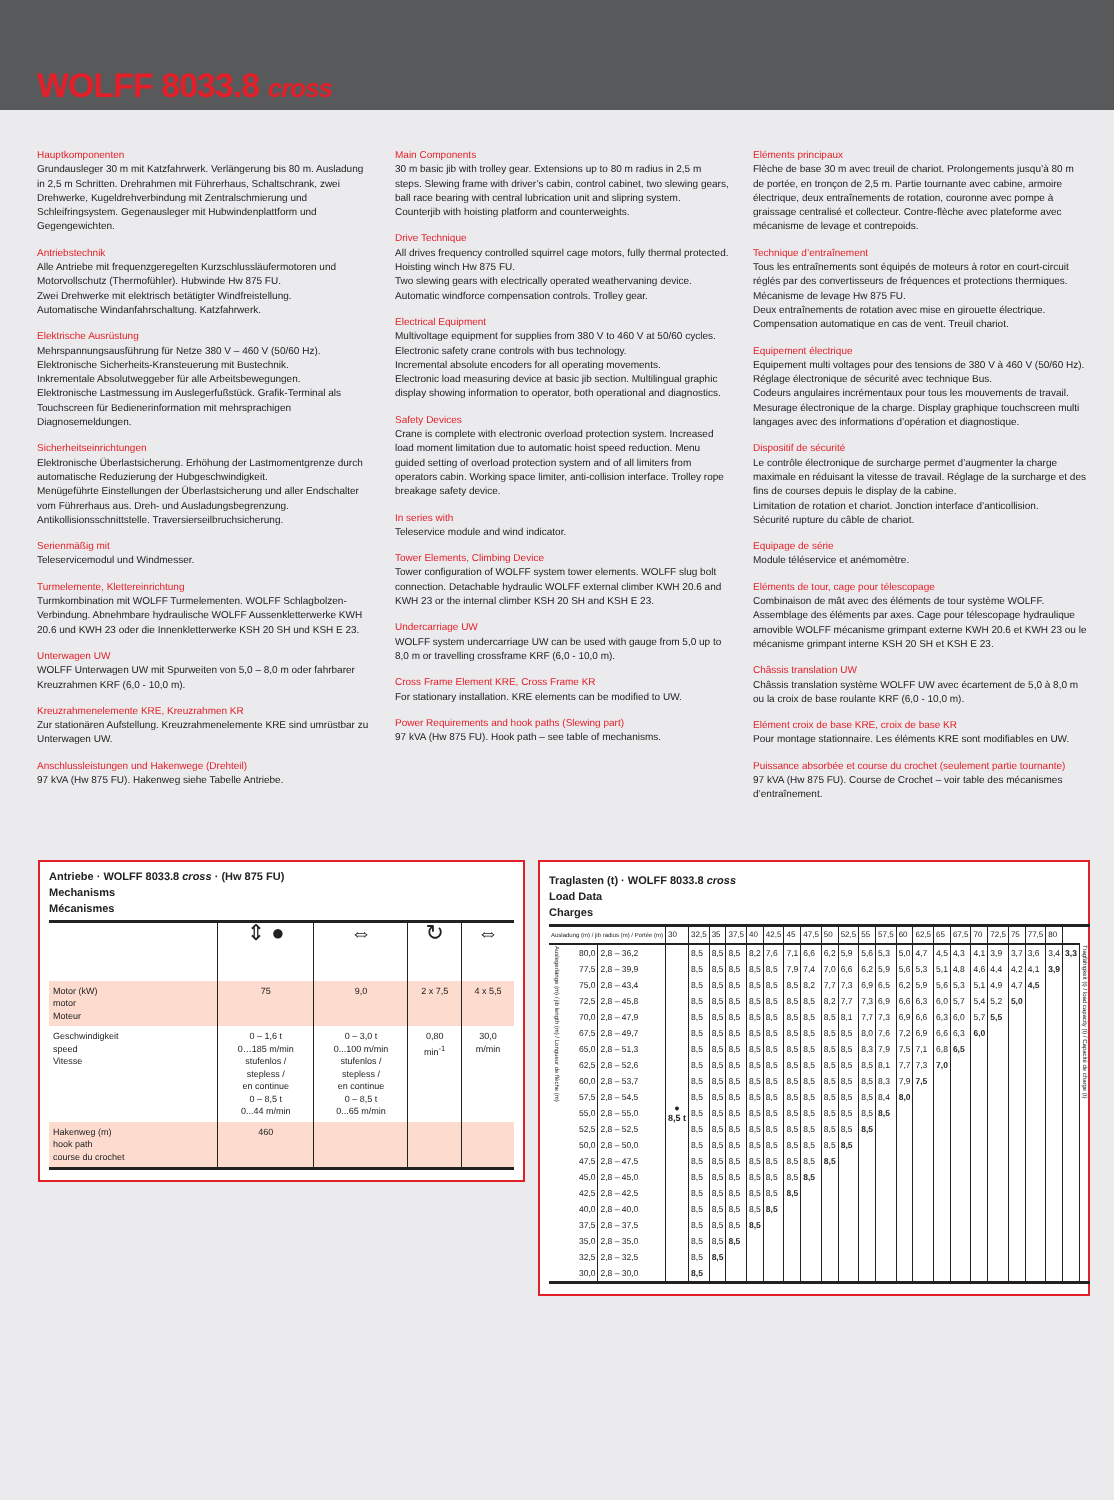WOLFF 8033.8 cross
Hauptkomponenten
Grundausleger 30 m mit Katzfahrwerk. Verlängerung bis 80 m. Ausladung in 2,5 m Schritten. Drehrahmen mit Führerhaus, Schaltschrank, zwei Drehwerke, Kugeldrehverbindung mit Zentralschmierung und Schleifringsystem. Gegenausleger mit Hubwindenplattform und Gegengewichten.
Antriebstechnik
Alle Antriebe mit frequenzgeregelten Kurzschlussläufermotoren und Motorvollschutz (Thermofühler). Hubwinde Hw 875 FU.
Zwei Drehwerke mit elektrisch betätigter Windfreistellung.
Automatische Windanfahrschaltung. Katzfahrwerk.
Elektrische Ausrüstung
Mehrspannungsausführung für Netze 380 V – 460 V (50/60 Hz).
Elektronische Sicherheits-Kransteuerung mit Bustechnik.
Inkrementale Absolutweggeber für alle Arbeitsbewegungen.
Elektronische Lastmessung im Auslegerfußstück. Grafik-Terminal als Touchscreen für Bedienerinformation mit mehrsprachigen Diagnosemeldungen.
Sicherheitseinrichtungen
Elektronische Überlastsicherung. Erhöhung der Lastmomentgrenze durch automatische Reduzierung der Hubgeschwindigkeit.
Menügeführte Einstellungen der Überlastsicherung und aller Endschalter vom Führerhaus aus. Dreh- und Ausladungsbegrenzung. Antikollisionsschnittstelle. Traversierseilbruchsicherung.
Serienmäßig mit
Teleservicemodul und Windmesser.
Turmelemente, Klettereinrichtung
Turmkombination mit WOLFF Turmelementen. WOLFF Schlagbolzen-Verbindung. Abnehmbare hydraulische WOLFF Aussenkletterwerke KWH 20.6 und KWH 23 oder die Innenkletterwerke KSH 20 SH und KSH E 23.
Unterwagen UW
WOLFF Unterwagen UW mit Spurweiten von 5,0 – 8,0 m oder fahrbarer Kreuzrahmen KRF (6,0 - 10,0 m).
Kreuzrahmenelemente KRE, Kreuzrahmen KR
Zur stationären Aufstellung. Kreuzrahmenelemente KRE sind umrüstbar zu Unterwagen UW.
Anschlussleistungen und Hakenwege (Drehteil)
97 kVA (Hw 875 FU). Hakenweg siehe Tabelle Antriebe.
Main Components
30 m basic jib with trolley gear. Extensions up to 80 m radius in 2,5 m steps. Slewing frame with driver’s cabin, control cabinet, two slewing gears, ball race bearing with central lubrication unit and slipring system. Counterjib with hoisting platform and counterweights.
Drive Technique
All drives frequency controlled squirrel cage motors, fully thermal protected. Hoisting winch Hw 875 FU.
Two slewing gears with electrically operated weathervaning device.
Automatic windforce compensation controls. Trolley gear.
Electrical Equipment
Multivoltage equipment for supplies from 380 V to 460 V at 50/60 cycles. Electronic safety crane controls with bus technology.
Incremental absolute encoders for all operating movements.
Electronic load measuring device at basic jib section. Multilingual graphic display showing information to operator, both operational and diagnostics.
Safety Devices
Crane is complete with electronic overload protection system. Increased load moment limitation due to automatic hoist speed reduction. Menu guided setting of overload protection system and of all limiters from operators cabin. Working space limiter, anti-collision interface. Trolley rope breakage safety device.
In series with
Teleservice module and wind indicator.
Tower Elements, Climbing Device
Tower configuration of WOLFF system tower elements. WOLFF slug bolt connection. Detachable hydraulic WOLFF external climber KWH 20.6 and KWH 23 or the internal climber KSH 20 SH and KSH E 23.
Undercarriage UW
WOLFF system undercarriage UW can be used with gauge from 5,0 up to 8,0 m or travelling crossframe KRF (6,0 - 10,0 m).
Cross Frame Element KRE, Cross Frame KR
For stationary installation. KRE elements can be modified to UW.
Power Requirements and hook paths (Slewing part)
97 kVA (Hw 875 FU). Hook path – see table of mechanisms.
Eléments principaux
Flèche de base 30 m avec treuil de chariot. Prolongements jusqu’à 80 m de portée, en tronçon de 2,5 m. Partie tournante avec cabine, armoire électrique, deux entraînements de rotation, couronne avec pompe à graissage centralisé et collecteur. Contre-flèche avec plateforme avec mécanisme de levage et contrepoids.
Technique d’entraînement
Tous les entraînements sont équipés de moteurs à rotor en court-circuit réglés par des convertisseurs de fréquences et protections thermiques. Mécanisme de levage Hw 875 FU.
Deux entraînements de rotation avec mise en girouette électrique.
Compensation automatique en cas de vent. Treuil chariot.
Equipement électrique
Equipement multi voltages pour des tensions de 380 V à 460 V (50/60 Hz).
Réglage électronique de sécurité avec technique Bus.
Codeurs angulaires incrémentaux pour tous les mouvements de travail.
Mesurage électronique de la charge. Display graphique touchscreen multi langages avec des informations d’opération et diagnostique.
Dispositif de sécurité
Le contrôle électronique de surcharge permet d’augmenter la charge maximale en réduisant la vitesse de travail. Réglage de la surcharge et des fins de courses depuis le display de la cabine.
Limitation de rotation et chariot. Jonction interface d’anticollision.
Sécurité rupture du câble de chariot.
Equipage de série
Module téléservice et anémomètre.
Eléments de tour, cage pour télescopage
Combinaison de mât avec des éléments de tour système WOLFF. Assemblage des éléments par axes. Cage pour télescopage hydraulique amovible WOLFF mécanisme grimpant externe KWH 20.6 et KWH 23 ou le mécanisme grimpant interne KSH 20 SH et KSH E 23.
Châssis translation UW
Châssis translation système WOLFF UW avec écartement de 5,0 à 8,0 m ou la croix de base roulante KRF (6,0 - 10,0 m).
Elément croix de base KRE, croix de base KR
Pour montage stationnaire. Les éléments KRE sont modifiables en UW.
Puissance absorbée et course du crochet (seulement partie tournante)
97 kVA (Hw 875 FU). Course de Crochet – voir table des mécanismes d’entraînement.
Antriebe · WOLFF 8033.8 cross · (Hw 875 FU)
Mechanisms
Mécanismes
| | ⇕ ● | ⇔ | ↻ | ⇔ |
| Motor (kW) motor Moteur | 75 | 9,0 | 2 x 7,5 | 4 x 5,5 |
| Geschwindigkeit speed Vitesse | 0 – 1,6 t 0…185 m/min stufenlos / stepless / en continue 0 – 8,5 t 0...44 m/min | 0 – 3,0 t 0...100 m/min stufenlos / stepless / en continue 0 – 8,5 t 0...65 m/min | 0,80 min<sup>-1</sup> | 30,0 m/min |
| Hakenweg (m) hook path course du crochet | 460 | | | |
Traglasten (t) · WOLFF 8033.8 cross
Load Data
Charges
| Ausladung (m) / jib radius (m) / Portée (m) | | | 30 | 32,5 | 35 | 37,5 | 40 | 42,5 | 45 | 47,5 | 50 | 52,5 | 55 | 57,5 | 60 | 62,5 | 65 | 67,5 | 70 | 72,5 | 75 | 77,5 | 80 | | |
| --- | --- | --- | --- | --- | --- | --- | --- | --- | --- | --- | --- | --- | --- | --- | --- | --- | --- | --- | --- | --- | --- | --- | --- | --- | --- |
| Auslegerlänge (m) / jib length (m) / Longueur de flèche (m) | 80,0 | 2,8 – 36,2 | ● 8,5 t | 8,5 | 8,5 | 8,5 | 8,2 | 7,6 | 7,1 | 6,6 | 6,2 | 5,9 | 5,6 | 5,3 | 5,0 | 4,7 | 4,5 | 4,3 | 4,1 | 3,9 | 3,7 | 3,6 | 3,4 | 3,3 | Tragfähigkeit (t) / load capacity (t) / Capacité de charge (t) |
| | 77,5 | 2,8 – 39,9 | | 8,5 | 8,5 | 8,5 | 8,5 | 8,5 | 7,9 | 7,4 | 7,0 | 6,6 | 6,2 | 5,9 | 5,6 | 5,3 | 5,1 | 4,8 | 4,6 | 4,4 | 4,2 | 4,1 | 3,9 | | |
| | 75,0 | 2,8 – 43,4 | | 8,5 | 8,5 | 8,5 | 8,5 | 8,5 | 8,5 | 8,2 | 7,7 | 7,3 | 6,9 | 6,5 | 6,2 | 5,9 | 5,6 | 5,3 | 5,1 | 4,9 | 4,7 | 4,5 | | | |
| | 72,5 | 2,8 – 45,8 | | 8,5 | 8,5 | 8,5 | 8,5 | 8,5 | 8,5 | 8,5 | 8,2 | 7,7 | 7,3 | 6,9 | 6,6 | 6,3 | 6,0 | 5,7 | 5,4 | 5,2 | 5,0 | | | | |
| | 70,0 | 2,8 – 47,9 | | 8,5 | 8,5 | 8,5 | 8,5 | 8,5 | 8,5 | 8,5 | 8,5 | 8,1 | 7,7 | 7,3 | 6,9 | 6,6 | 6,3 | 6,0 | 5,7 | 5,5 | | | | | |
| | 67,5 | 2,8 – 49,7 | | 8,5 | 8,5 | 8,5 | 8,5 | 8,5 | 8,5 | 8,5 | 8,5 | 8,5 | 8,0 | 7,6 | 7,2 | 6,9 | 6,6 | 6,3 | 6,0 | | | | | | |
| | 65,0 | 2,8 – 51,3 | | 8,5 | 8,5 | 8,5 | 8,5 | 8,5 | 8,5 | 8,5 | 8,5 | 8,5 | 8,3 | 7,9 | 7,5 | 7,1 | 6,8 | 6,5 | | | | | | | |
| | 62,5 | 2,8 – 52,6 | | 8,5 | 8,5 | 8,5 | 8,5 | 8,5 | 8,5 | 8,5 | 8,5 | 8,5 | 8,5 | 8,1 | 7,7 | 7,3 | 7,0 | | | | | | | | |
| | 60,0 | 2,8 – 53,7 | | 8,5 | 8,5 | 8,5 | 8,5 | 8,5 | 8,5 | 8,5 | 8,5 | 8,5 | 8,5 | 8,3 | 7,9 | 7,5 | | | | | | | | | |
| | 57,5 | 2,8 – 54,5 | | 8,5 | 8,5 | 8,5 | 8,5 | 8,5 | 8,5 | 8,5 | 8,5 | 8,5 | 8,5 | 8,4 | 8,0 | | | | | | | | | | |
| | 55,0 | 2,8 – 55,0 | | 8,5 | 8,5 | 8,5 | 8,5 | 8,5 | 8,5 | 8,5 | 8,5 | 8,5 | 8,5 | 8,5 | | | | | | | | | | | |
| | 52,5 | 2,8 – 52,5 | | 8,5 | 8,5 | 8,5 | 8,5 | 8,5 | 8,5 | 8,5 | 8,5 | 8,5 | 8,5 | | | | | | | | | | | | |
| | 50,0 | 2,8 – 50,0 | | 8,5 | 8,5 | 8,5 | 8,5 | 8,5 | 8,5 | 8,5 | 8,5 | 8,5 | | | | | | | | | | | | | |
| | 47,5 | 2,8 – 47,5 | | 8,5 | 8,5 | 8,5 | 8,5 | 8,5 | 8,5 | 8,5 | 8,5 | | | | | | | | | | | | | | |
| | 45,0 | 2,8 – 45,0 | | 8,5 | 8,5 | 8,5 | 8,5 | 8,5 | 8,5 | 8,5 | | | | | | | | | | | | | | | |
| | 42,5 | 2,8 – 42,5 | | 8,5 | 8,5 | 8,5 | 8,5 | 8,5 | 8,5 | | | | | | | | | | | | | | | | |
| | 40,0 | 2,8 – 40,0 | | 8,5 | 8,5 | 8,5 | 8,5 | 8,5 | | | | | | | | | | | | | | | | | |
| | 37,5 | 2,8 – 37,5 | | 8,5 | 8,5 | 8,5 | 8,5 | | | | | | | | | | | | | | | | | | |
| | 35,0 | 2,8 – 35,0 | | 8,5 | 8,5 | 8,5 | | | | | | | | | | | | | | | | | | | |
| | 32,5 | 2,8 – 32,5 | | 8,5 | 8,5 | | | | | | | | | | | | | | | | | | | | |
| | 30,0 | 2,8 – 30,0 | | 8,5 | | | | | | | | | | | | | | | | | | | | | |